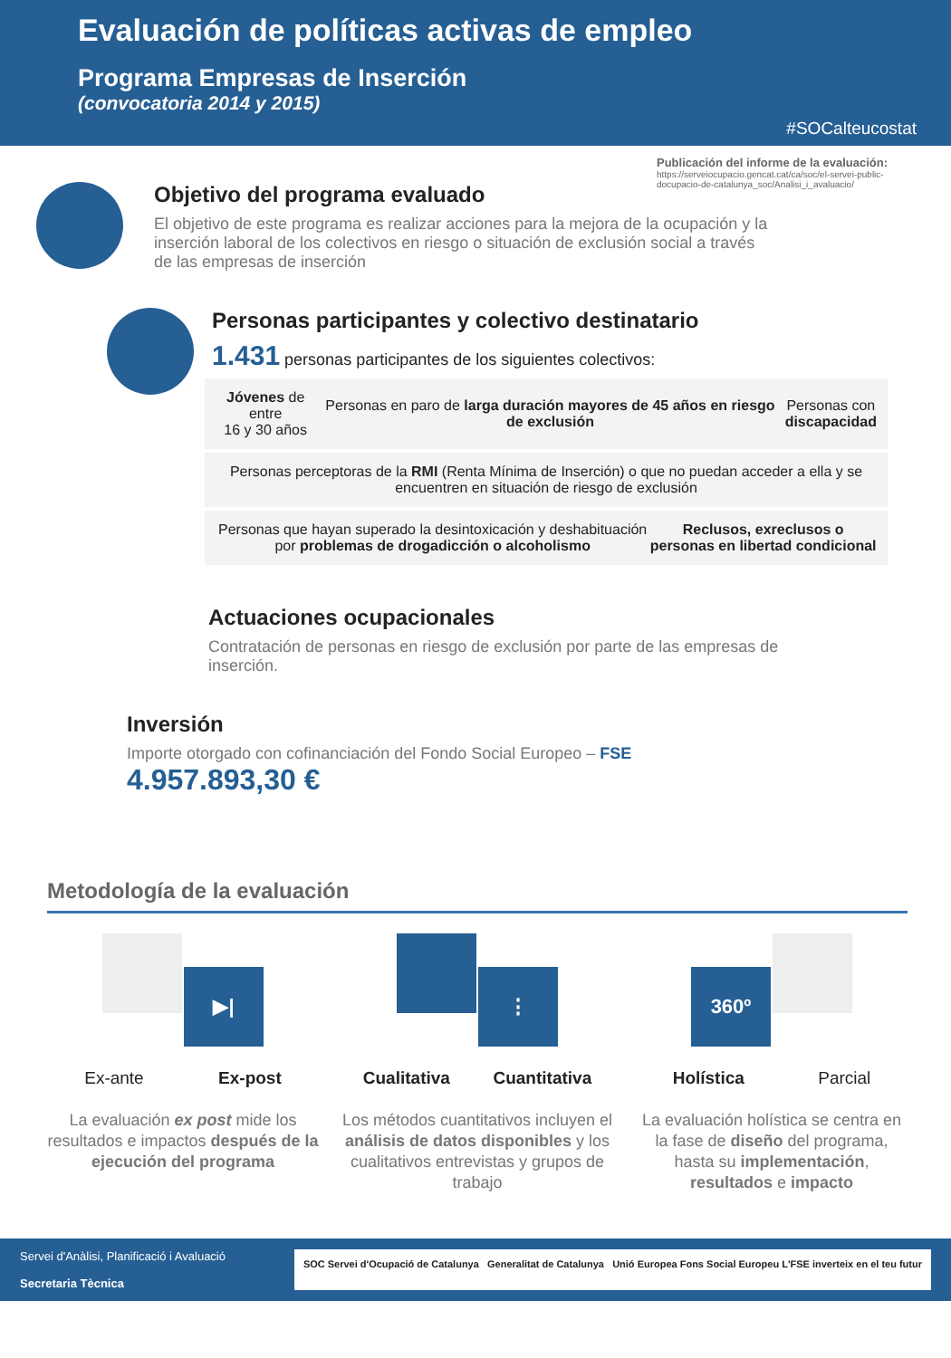Evaluación de políticas activas de empleo
Programa Empresas de Inserción
(convocatoria 2014 y 2015)
#SOCalteucostat
Publicación del informe de la evaluación:
https://serveiocupacio.gencat.cat/ca/soc/el-servei-public-docupacio-de-catalunya_soc/Analisi_i_avaluacio/
Objetivo del programa evaluado
El objetivo de este programa es realizar acciones para la mejora de la ocupación y la inserción laboral de los colectivos en riesgo o situación de exclusión social a través de las empresas de inserción
Personas participantes y colectivo destinatario
1.431 personas participantes de los siguientes colectivos:
Jóvenes de entre
16 y 30 años
Personas en paro de larga duración mayores de 45 años en riesgo de exclusión
Personas con
discapacidad
Personas perceptoras de la RMI (Renta Mínima de Inserción) o que no puedan acceder a ella y se encuentren en situación de riesgo de exclusión
Personas que hayan superado la desintoxicación y deshabituación por problemas de drogadicción o alcoholismo
Reclusos, exreclusos o personas en libertad condicional
Actuaciones ocupacionales
Contratación de personas en riesgo de exclusión por parte de las empresas de inserción.
Inversión
Importe otorgado con cofinanciación del Fondo Social Europeo – FSE
4.957.893,30 €
Metodología de la evaluación
▶|
Ex-ante Ex-post
La evaluación ex post mide los resultados e impactos después de la ejecución del programa
⋮
Cualitativa Cuantitativa
Los métodos cuantitativos incluyen el análisis de datos disponibles y los cualitativos entrevistas y grupos de trabajo
360º
Holística Parcial
La evaluación holística se centra en la fase de diseño del programa, hasta su implementación, resultados e impacto
Servei d'Anàlisi, Planificació i Avaluació
Secretaria Tècnica
SOC Servei d'Ocupació de Catalunya Generalitat de Catalunya Unió Europea Fons Social Europeu L'FSE inverteix en el teu futur